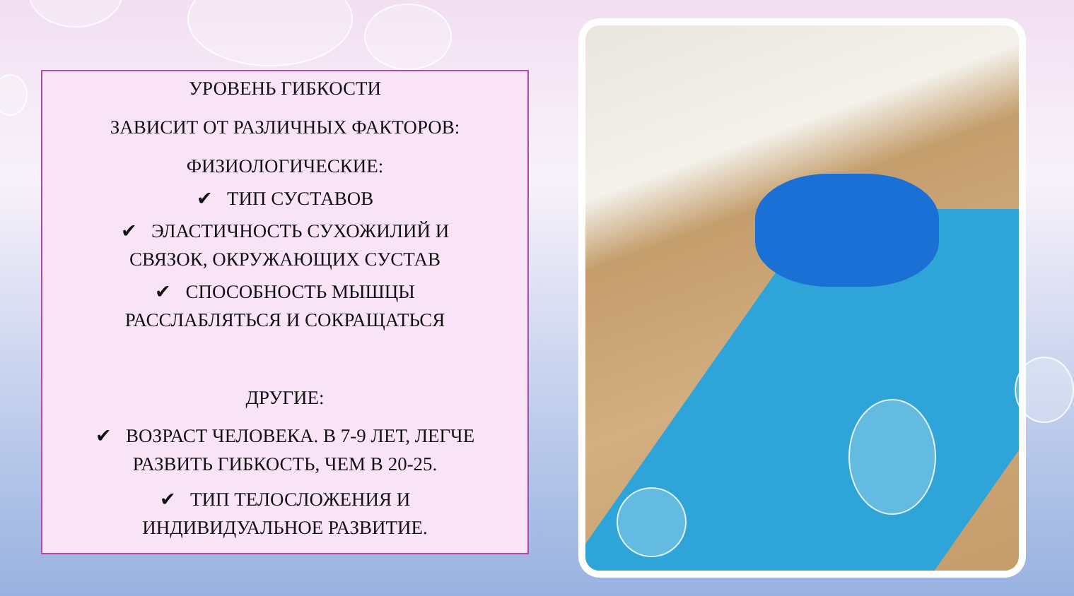УРОВЕНЬ ГИБКОСТИ
ЗАВИСИТ ОТ РАЗЛИЧНЫХ ФАКТОРОВ:
ФИЗИОЛОГИЧЕСКИЕ:
✔ ТИП СУСТАВОВ
✔ ЭЛАСТИЧНОСТЬ СУХОЖИЛИЙ И
СВЯЗОК, ОКРУЖАЮЩИХ СУСТАВ
✔ СПОСОБНОСТЬ МЫШЦЫ
РАССЛАБЛЯТЬСЯ И СОКРАЩАТЬСЯ
ДРУГИЕ:
✔ ВОЗРАСТ ЧЕЛОВЕКА. В 7-9 ЛЕТ, ЛЕГЧЕ
РАЗВИТЬ ГИБКОСТЬ, ЧЕМ В 20-25.
✔ ТИП ТЕЛОСЛОЖЕНИЯ И
ИНДИВИДУАЛЬНОЕ РАЗВИТИЕ.